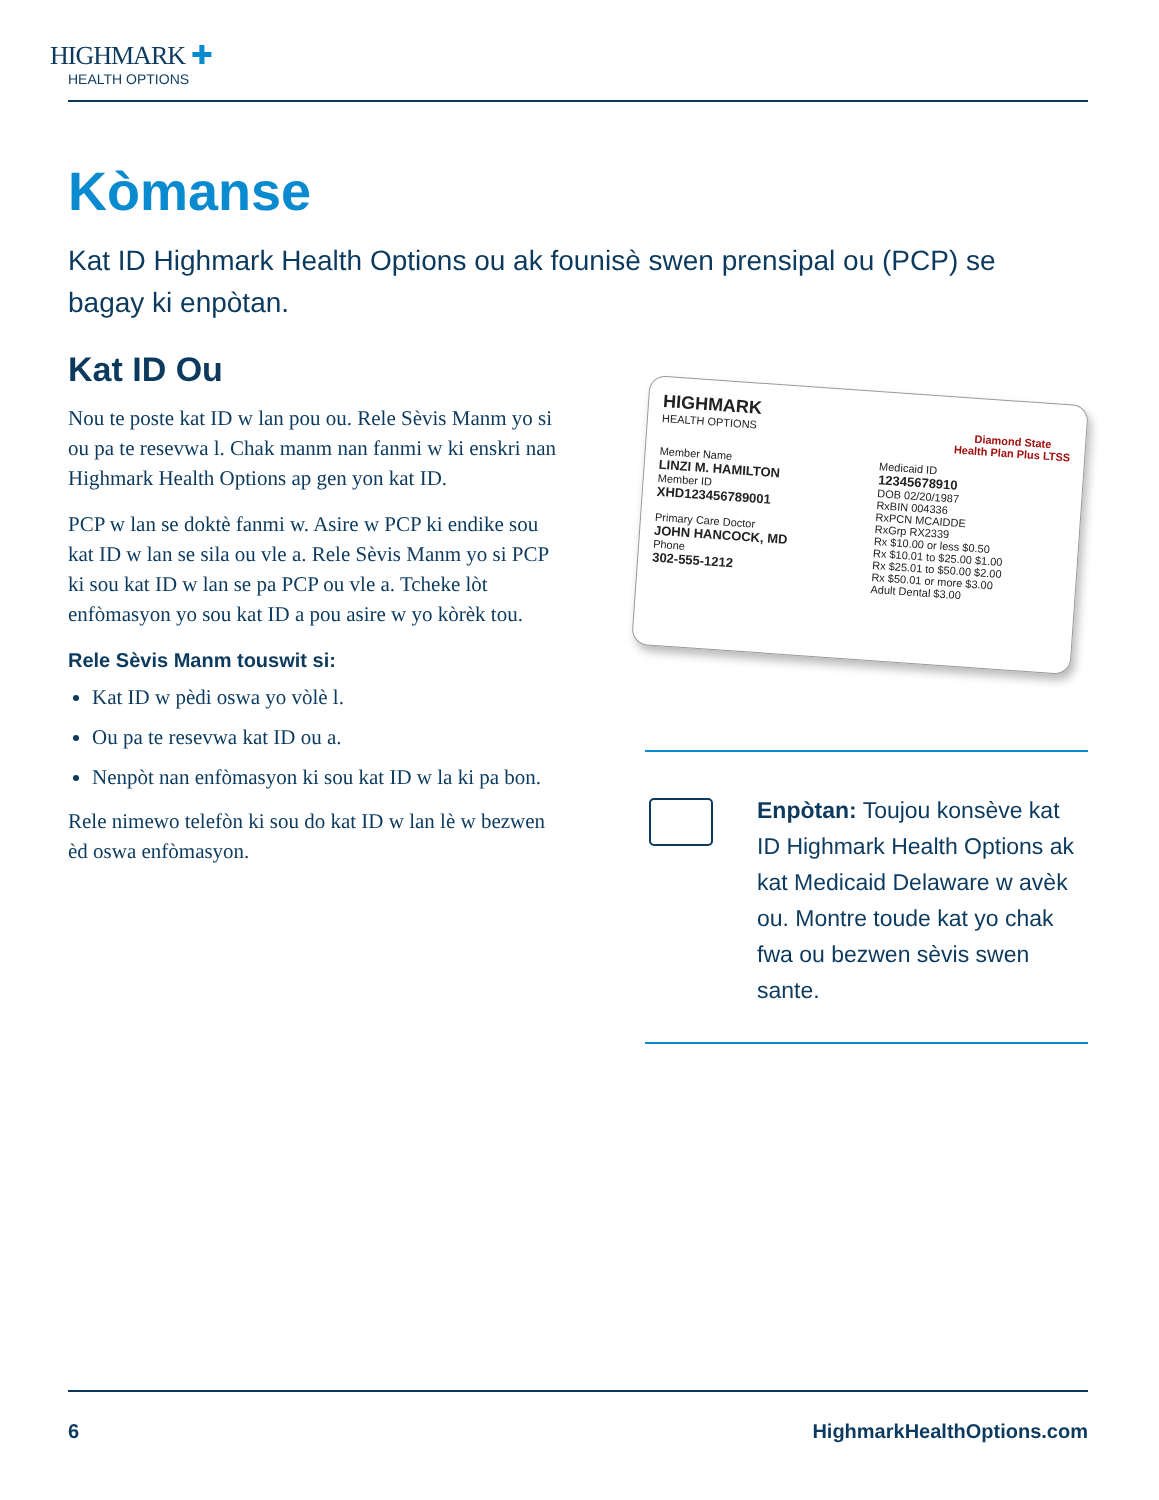HIGHMARK ✚
HEALTH OPTIONS
Kòmanse
Kat ID Highmark Health Options ou ak founisè swen prensipal ou (PCP) se bagay ki enpòtan.
Kat ID Ou
Nou te poste kat ID w lan pou ou. Rele Sèvis Manm yo si ou pa te resevwa l. Chak manm nan fanmi w ki enskri nan Highmark Health Options ap gen yon kat ID.
PCP w lan se doktè fanmi w. Asire w PCP ki endike sou kat ID w lan se sila ou vle a. Rele Sèvis Manm yo si PCP ki sou kat ID w lan se pa PCP ou vle a. Tcheke lòt enfòmasyon yo sou kat ID a pou asire w yo kòrèk tou.
Rele Sèvis Manm touswit si:
Kat ID w pèdi oswa yo vòlè l.
Ou pa te resevwa kat ID ou a.
Nenpòt nan enfòmasyon ki sou kat ID w la ki pa bon.
Rele nimewo telefòn ki sou do kat ID w lan lè w bezwen èd oswa enfòmasyon.
HIGHMARK
HEALTH OPTIONS
Diamond State
Health Plan Plus LTSS
Member Name
LINZI M. HAMILTON
Member ID
XHD123456789001
Primary Care Doctor
JOHN HANCOCK, MD
Phone
302-555-1212
Medicaid ID
12345678910
DOB 02/20/1987
RxBIN 004336
RxPCN MCAIDDE
RxGrp RX2339
Rx $10.00 or less $0.50
Rx $10.01 to $25.00 $1.00
Rx $25.01 to $50.00 $2.00
Rx $50.01 or more $3.00
Adult Dental $3.00
Enpòtan: Toujou konsève kat ID Highmark Health Options ak kat Medicaid Delaware w avèk ou. Montre toude kat yo chak fwa ou bezwen sèvis swen sante.
6 HighmarkHealthOptions.com